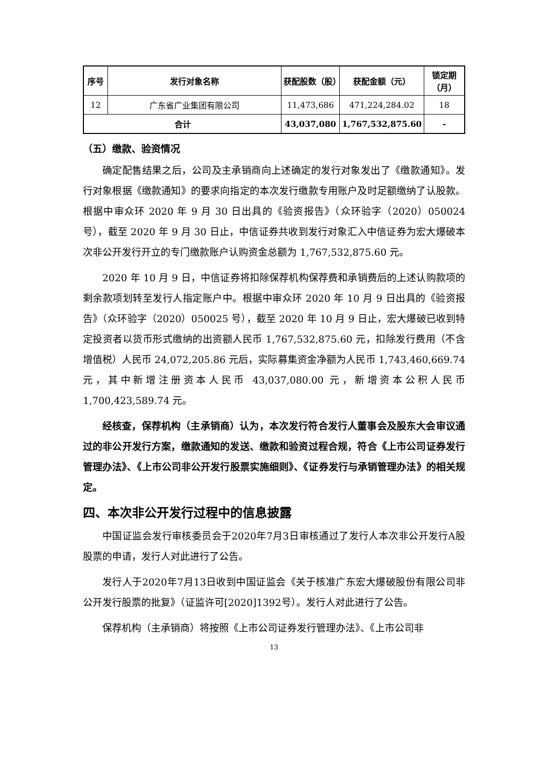| 序号 | 发行对象名称 | 获配股数（股） | 获配金额（元） | 锁定期（月） |
| --- | --- | --- | --- | --- |
| 12 | 广东省广业集团有限公司 | 11,473,686 | 471,224,284.02 | 18 |
| 合计 | | 43,037,080 | 1,767,532,875.60 | - |
（五）缴款、验资情况
确定配售结果之后，公司及主承销商向上述确定的发行对象发出了《缴款通知》。发行对象根据《缴款通知》的要求向指定的本次发行缴款专用账户及时足额缴纳了认股款。根据中审众环 2020 年 9 月 30 日出具的《验资报告》（众环验字（2020）050024 号），截至 2020 年 9 月 30 日止，中信证券共收到发行对象汇入中信证券为宏大爆破本次非公开发行开立的专门缴款账户认购资金总额为 1,767,532,875.60 元。
2020 年 10 月 9 日，中信证券将扣除保荐机构保荐费和承销费后的上述认购款项的剩余款项划转至发行人指定账户中。根据中审众环 2020 年 10 月 9 日出具的《验资报告》（众环验字（2020）050025 号），截至 2020 年 10 月 9 日止，宏大爆破已收到特定投资者以货币形式缴纳的出资额人民币 1,767,532,875.60 元，扣除发行费用（不含增值税）人民币 24,072,205.86 元后，实际募集资金净额为人民币 1,743,460,669.74 元，其中新增注册资本人民币 43,037,080.00 元，新增资本公积人民币 1,700,423,589.74 元。
经核查，保荐机构（主承销商）认为，本次发行符合发行人董事会及股东大会审议通过的非公开发行方案，缴款通知的发送、缴款和验资过程合规，符合《上市公司证券发行管理办法》、《上市公司非公开发行股票实施细则》、《证券发行与承销管理办法》的相关规定。
四、本次非公开发行过程中的信息披露
中国证监会发行审核委员会于2020年7月3日审核通过了发行人本次非公开发行A股股票的申请，发行人对此进行了公告。
发行人于2020年7月13日收到中国证监会《关于核准广东宏大爆破股份有限公司非公开发行股票的批复》（证监许可[2020]1392号）。发行人对此进行了公告。
保荐机构（主承销商）将按照《上市公司证券发行管理办法》、《上市公司非
13